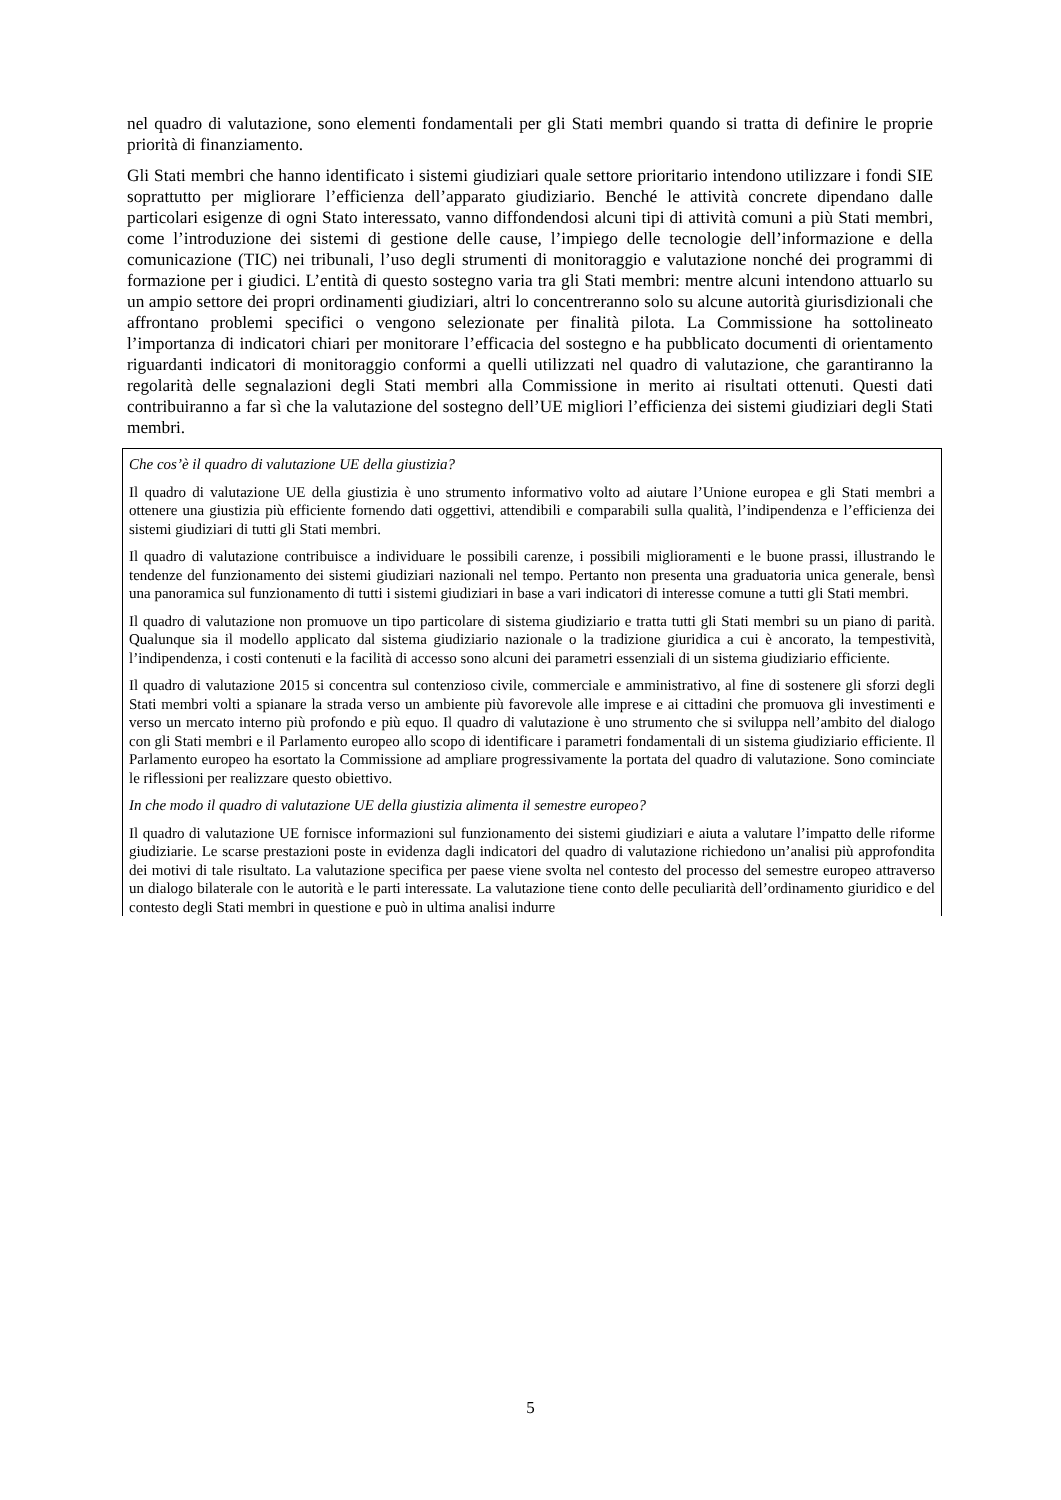nel quadro di valutazione, sono elementi fondamentali per gli Stati membri quando si tratta di definire le proprie priorità di finanziamento.
Gli Stati membri che hanno identificato i sistemi giudiziari quale settore prioritario intendono utilizzare i fondi SIE soprattutto per migliorare l’efficienza dell’apparato giudiziario. Benché le attività concrete dipendano dalle particolari esigenze di ogni Stato interessato, vanno diffondendosi alcuni tipi di attività comuni a più Stati membri, come l’introduzione dei sistemi di gestione delle cause, l’impiego delle tecnologie dell’informazione e della comunicazione (TIC) nei tribunali, l’uso degli strumenti di monitoraggio e valutazione nonché dei programmi di formazione per i giudici. L’entità di questo sostegno varia tra gli Stati membri: mentre alcuni intendono attuarlo su un ampio settore dei propri ordinamenti giudiziari, altri lo concentreranno solo su alcune autorità giurisdizionali che affrontano problemi specifici o vengono selezionate per finalità pilota. La Commissione ha sottolineato l’importanza di indicatori chiari per monitorare l’efficacia del sostegno e ha pubblicato documenti di orientamento riguardanti indicatori di monitoraggio conformi a quelli utilizzati nel quadro di valutazione, che garantiranno la regolarità delle segnalazioni degli Stati membri alla Commissione in merito ai risultati ottenuti. Questi dati contribuiranno a far sì che la valutazione del sostegno dell’UE migliori l’efficienza dei sistemi giudiziari degli Stati membri.
Che cos’è il quadro di valutazione UE della giustizia?
Il quadro di valutazione UE della giustizia è uno strumento informativo volto ad aiutare l’Unione europea e gli Stati membri a ottenere una giustizia più efficiente fornendo dati oggettivi, attendibili e comparabili sulla qualità, l’indipendenza e l’efficienza dei sistemi giudiziari di tutti gli Stati membri.
Il quadro di valutazione contribuisce a individuare le possibili carenze, i possibili miglioramenti e le buone prassi, illustrando le tendenze del funzionamento dei sistemi giudiziari nazionali nel tempo. Pertanto non presenta una graduatoria unica generale, bensì una panoramica sul funzionamento di tutti i sistemi giudiziari in base a vari indicatori di interesse comune a tutti gli Stati membri.
Il quadro di valutazione non promuove un tipo particolare di sistema giudiziario e tratta tutti gli Stati membri su un piano di parità. Qualunque sia il modello applicato dal sistema giudiziario nazionale o la tradizione giuridica a cui è ancorato, la tempestività, l’indipendenza, i costi contenuti e la facilità di accesso sono alcuni dei parametri essenziali di un sistema giudiziario efficiente.
Il quadro di valutazione 2015 si concentra sul contenzioso civile, commerciale e amministrativo, al fine di sostenere gli sforzi degli Stati membri volti a spianare la strada verso un ambiente più favorevole alle imprese e ai cittadini che promuova gli investimenti e verso un mercato interno più profondo e più equo. Il quadro di valutazione è uno strumento che si sviluppa nell’ambito del dialogo con gli Stati membri e il Parlamento europeo allo scopo di identificare i parametri fondamentali di un sistema giudiziario efficiente. Il Parlamento europeo ha esortato la Commissione ad ampliare progressivamente la portata del quadro di valutazione. Sono cominciate le riflessioni per realizzare questo obiettivo.
In che modo il quadro di valutazione UE della giustizia alimenta il semestre europeo?
Il quadro di valutazione UE fornisce informazioni sul funzionamento dei sistemi giudiziari e aiuta a valutare l’impatto delle riforme giudiziarie. Le scarse prestazioni poste in evidenza dagli indicatori del quadro di valutazione richiedono un’analisi più approfondita dei motivi di tale risultato. La valutazione specifica per paese viene svolta nel contesto del processo del semestre europeo attraverso un dialogo bilaterale con le autorità e le parti interessate. La valutazione tiene conto delle peculiarità dell’ordinamento giuridico e del contesto degli Stati membri in questione e può in ultima analisi indurre
5